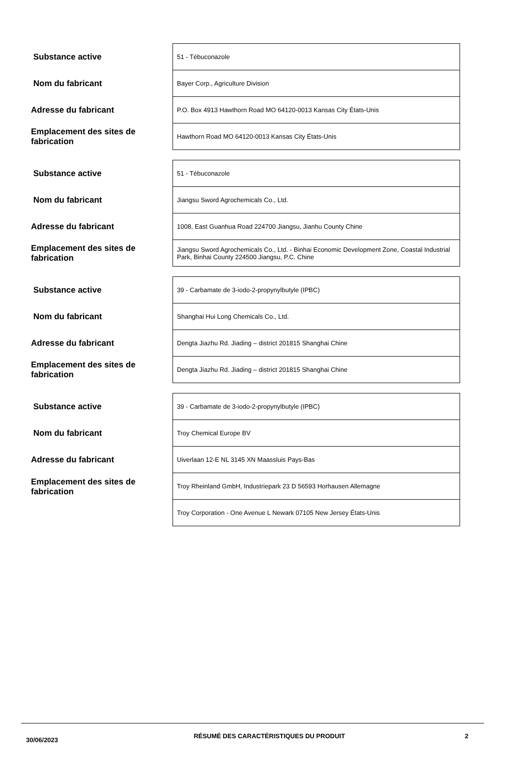| Substance active | 51 - Tébuconazole |
| Nom du fabricant | Bayer Corp., Agriculture Division |
| Adresse du fabricant | P.O. Box 4913 Hawthorn Road MO 64120-0013 Kansas City États-Unis |
| Emplacement des sites de fabrication | Hawthorn Road MO 64120-0013 Kansas City États-Unis |
| Substance active | 51 - Tébuconazole |
| Nom du fabricant | Jiangsu Sword Agrochemicals Co., Ltd. |
| Adresse du fabricant | 1008, East Guanhua Road 224700 Jiangsu, Jianhu County Chine |
| Emplacement des sites de fabrication | Jiangsu Sword Agrochemicals Co., Ltd. - Binhai Economic Development Zone, Coastal Industrial Park, Binhai County 224500 Jiangsu, P.C. Chine |
| Substance active | 39 - Carbamate de 3-iodo-2-propynylbutyle (IPBC) |
| Nom du fabricant | Shanghai Hui Long Chemicals Co., Ltd. |
| Adresse du fabricant | Dengta Jiazhu Rd. Jiading – district 201815 Shanghai Chine |
| Emplacement des sites de fabrication | Dengta Jiazhu Rd. Jiading – district 201815 Shanghai Chine |
| Substance active | 39 - Carbamate de 3-iodo-2-propynylbutyle (IPBC) |
| Nom du fabricant | Troy Chemical Europe BV |
| Adresse du fabricant | Uiverlaan 12-E NL 3145 XN Maassluis Pays-Bas |
| Emplacement des sites de fabrication | Troy Rheinland GmbH, Industriepark 23 D 56593 Horhausen Allemagne |
| | Troy Corporation - One Avenue L Newark 07105 New Jersey États-Unis |
30/06/2023
RÉSUMÉ DES CARACTÉRISTIQUES DU PRODUIT 2